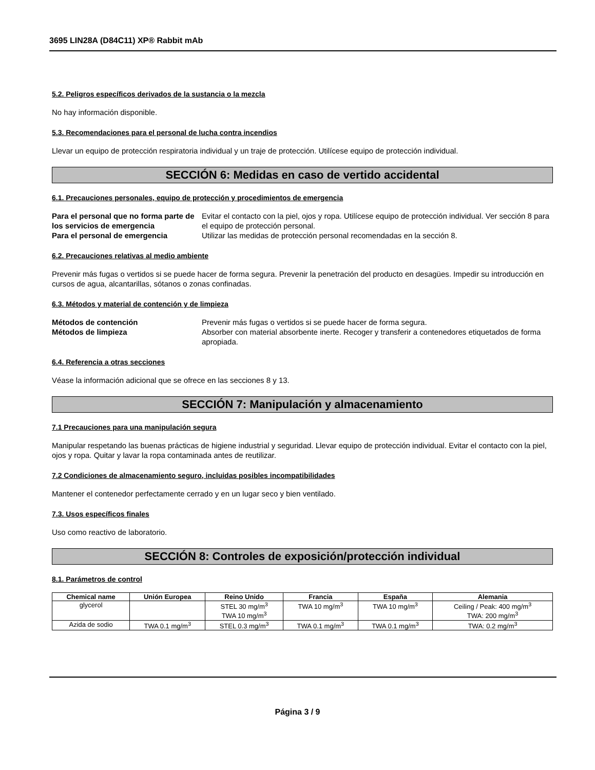3695 LIN28A (D84C11) XP® Rabbit mAb
5.2. Peligros específicos derivados de la sustancia o la mezcla
No hay información disponible.
5.3. Recomendaciones para el personal de lucha contra incendios
Llevar un equipo de protección respiratoria individual y un traje de protección. Utilícese equipo de protección individual.
SECCIÓN 6: Medidas en caso de vertido accidental
6.1. Precauciones personales, equipo de protección y procedimientos de emergencia
Para el personal que no forma parte de los servicios de emergencia Evitar el contacto con la piel, ojos y ropa. Utilícese equipo de protección individual. Ver sección 8 para el equipo de protección personal. Para el personal de emergencia Utilizar las medidas de protección personal recomendadas en la sección 8.
6.2. Precauciones relativas al medio ambiente
Prevenir más fugas o vertidos si se puede hacer de forma segura. Prevenir la penetración del producto en desagües. Impedir su introducción en cursos de agua, alcantarillas, sótanos o zonas confinadas.
6.3. Métodos y material de contención y de limpieza
Métodos de contención Prevenir más fugas o vertidos si se puede hacer de forma segura. Métodos de limpieza Absorber con material absorbente inerte. Recoger y transferir a contenedores etiquetados de forma apropiada.
6.4. Referencia a otras secciones
Véase la información adicional que se ofrece en las secciones 8 y 13.
SECCIÓN 7: Manipulación y almacenamiento
7.1 Precauciones para una manipulación segura
Manipular respetando las buenas prácticas de higiene industrial y seguridad. Llevar equipo de protección individual. Evitar el contacto con la piel, ojos y ropa. Quitar y lavar la ropa contaminada antes de reutilizar.
7.2 Condiciones de almacenamiento seguro, incluidas posibles incompatibilidades
Mantener el contenedor perfectamente cerrado y en un lugar seco y bien ventilado.
7.3. Usos específicos finales
Uso como reactivo de laboratorio.
SECCIÓN 8: Controles de exposición/protección individual
8.1. Parámetros de control
| Chemical name | Unión Europea | Reino Unido | Francia | España | Alemania |
| --- | --- | --- | --- | --- | --- |
| glycerol | | STEL 30 mg/m<sup>3</sup> TWA 10 mg/m<sup>3</sup> | TWA 10 mg/m<sup>3</sup> | TWA 10 mg/m<sup>3</sup> | Ceiling / Peak: 400 mg/m<sup>3</sup> TWA: 200 mg/m<sup>3</sup> |
| Azida de sodio | TWA 0.1 mg/m<sup>3</sup> | STEL 0.3 mg/m<sup>3</sup> | TWA 0.1 mg/m<sup>3</sup> | TWA 0.1 mg/m<sup>3</sup> | TWA: 0.2 mg/m<sup>3</sup> |
Página 3 / 9